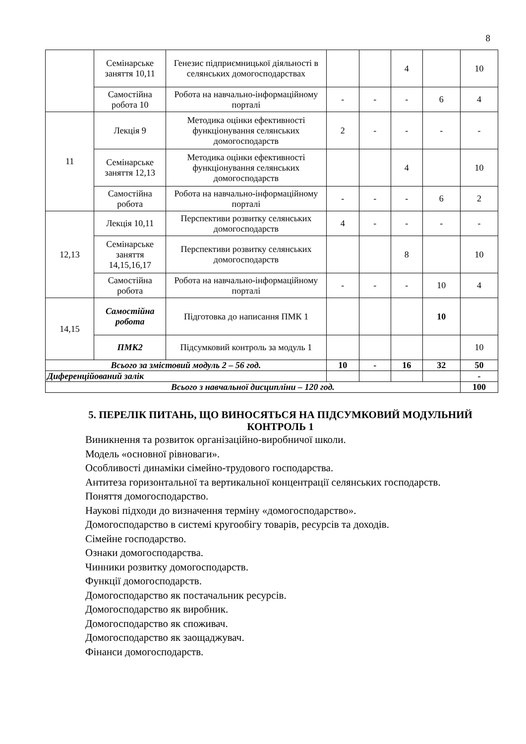8
| | Семінарське заняття 10,11 | Генезис підприємницької діяльності в селянських домогосподарствах | | | 4 | | 10 |
| | Самостійна робота 10 | Робота на навчально-інформаційному порталі | - | - | - | 6 | 4 |
| 11 | Лекція 9 | Методика оцінки ефективності функціонування селянських домогосподарств | 2 | - | - | - | - |
| | Семінарське заняття 12,13 | Методика оцінки ефективності функціонування селянських домогосподарств | | | 4 | | 10 |
| | Самостійна робота | Робота на навчально-інформаційному порталі | - | - | - | 6 | 2 |
| 12,13 | Лекція 10,11 | Перспективи розвитку селянських домогосподарств | 4 | - | - | - | - |
| | Семінарське заняття 14,15,16,17 | Перспективи розвитку селянських домогосподарств | | | 8 | | 10 |
| | Самостійна робота | Робота на навчально-інформаційному порталі | - | - | - | 10 | 4 |
| 14,15 | Самостійна робота | Підготовка до написання ПМК 1 | | | | 10 | |
| | ПМК2 | Підсумковий контроль за модуль 1 | | | | | 10 |
| Всього за змістовий модуль 2 – 56 год. | | | 10 | - | 16 | 32 | 50 |
| Диференційований залік | | | | | | | - |
| Всього з навчальної дисципліни – 120 год. | | | | | | | 100 |
5. ПЕРЕЛІК ПИТАНЬ, ЩО ВИНОСЯТЬСЯ НА ПІДСУМКОВИЙ МОДУЛЬНИЙ КОНТРОЛЬ 1
Виникнення та розвиток організаційно-виробничої школи.
Модель «основної рівноваги».
Особливості динаміки сімейно-трудового господарства.
Антитеза горизонтальної та вертикальної концентрації селянських господарств.
Поняття домогосподарство.
Наукові підходи до визначення терміну «домогосподарство».
Домогосподарство в системі кругообігу товарів, ресурсів та доходів.
Сімейне господарство.
Ознаки домогосподарства.
Чинники розвитку домогосподарств.
Функції домогосподарств.
Домогосподарство як постачальник ресурсів.
Домогосподарство як виробник.
Домогосподарство як споживач.
Домогосподарство як заощаджувач.
Фінанси домогосподарств.